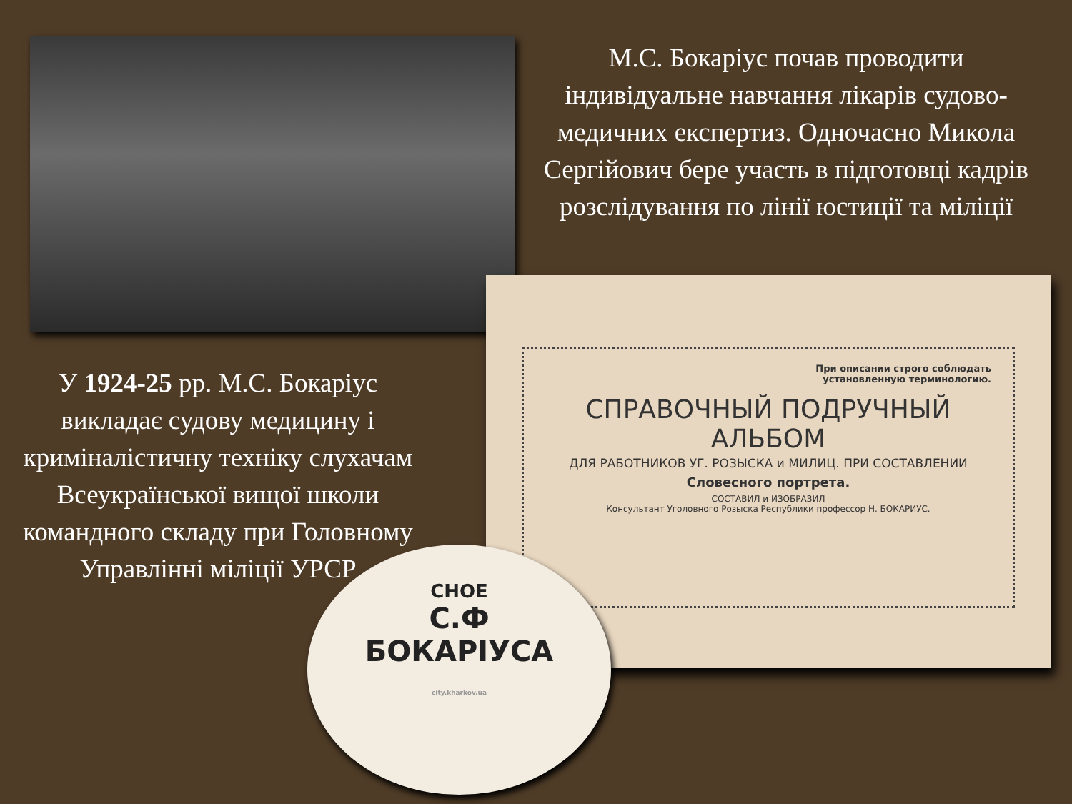М.С. Бокаріус почав проводити індивідуальне навчання лікарів судово-медичних експертиз. Одночасно Микола Сергійович бере участь в підготовці кадрів розслідування по лінії юстиції та міліції
При описании строго соблюдать
установленную терминологию.
СПРАВОЧНЫЙ ПОДРУЧНЫЙ
АЛЬБОМ
ДЛЯ РАБОТНИКОВ УГ. РОЗЫСКА и МИЛИЦ. ПРИ СОСТАВЛЕНИИ
Словесного портрета.
СОСТАВИЛ и ИЗОБРАЗИЛ
Консультант Уголовного Розыска Республики профессор Н. БОКАРИУС.
У 1924-25 рр. М.С. Бокаріус викладає судову медицину і криміналістичну техніку слухачам Всеукраїнської вищої школи командного складу при Головному Управлінні міліції УРСР
СНОЕ
С.Ф
БОКАРІУСА
city.kharkov.ua